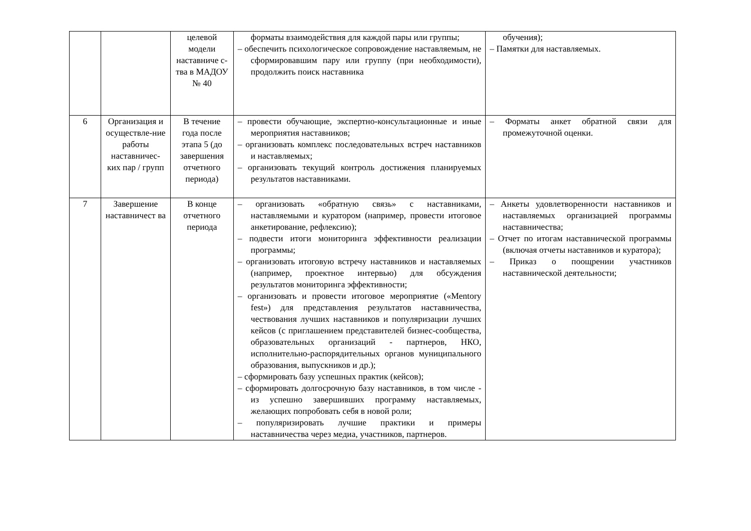| | | целевой модели наставниче с-тва в МАДОУ № 40 | форматы взаимодействия для каждой пары или группы; – обеспечить психологическое сопровождение наставляемым, не сформировавшим пару или группу (при необходимости), продолжить поиск наставника | обучения); – Памятки для наставляемых. |
| 6 | Организация и осуществле-ние работы наставничес-ких пар / групп | В течение года после этапа 5 (до завершения отчетного периода) | – провести обучающие, экспертно-консультационные и иные мероприятия наставников; – организовать комплекс последовательных встреч наставников и наставляемых; – организовать текущий контроль достижения планируемых результатов наставниками. | – Форматы анкет обратной связи для промежуточной оценки. |
| 7 | Завершение наставничест ва | В конце отчетного периода | – организовать «обратную связь» с наставниками, наставляемыми и куратором (например, провести итоговое анкетирование, рефлексию); – подвести итоги мониторинга эффективности реализации программы; – организовать итоговую встречу наставников и наставляемых (например, проектное интервью) для обсуждения результатов мониторинга эффективности; – организовать и провести итоговое мероприятие («Mentory fest») для представления результатов наставничества, чествования лучших наставников и популяризации лучших кейсов (с приглашением представителей бизнес-сообщества, образовательных организаций - партнеров, НКО, исполнительно-распорядительных органов муниципального образования, выпускников и др.); – сформировать базу успешных практик (кейсов); – сформировать долгосрочную базу наставников, в том числе - из успешно завершивших программу наставляемых, желающих попробовать себя в новой роли; – популяризировать лучшие практики и примеры наставничества через медиа, участников, партнеров. | – Анкеты удовлетворенности наставников и наставляемых организацией программы наставничества; – Отчет по итогам наставнической программы (включая отчеты наставников и куратора); – Приказ о поощрении участников наставнической деятельности; |